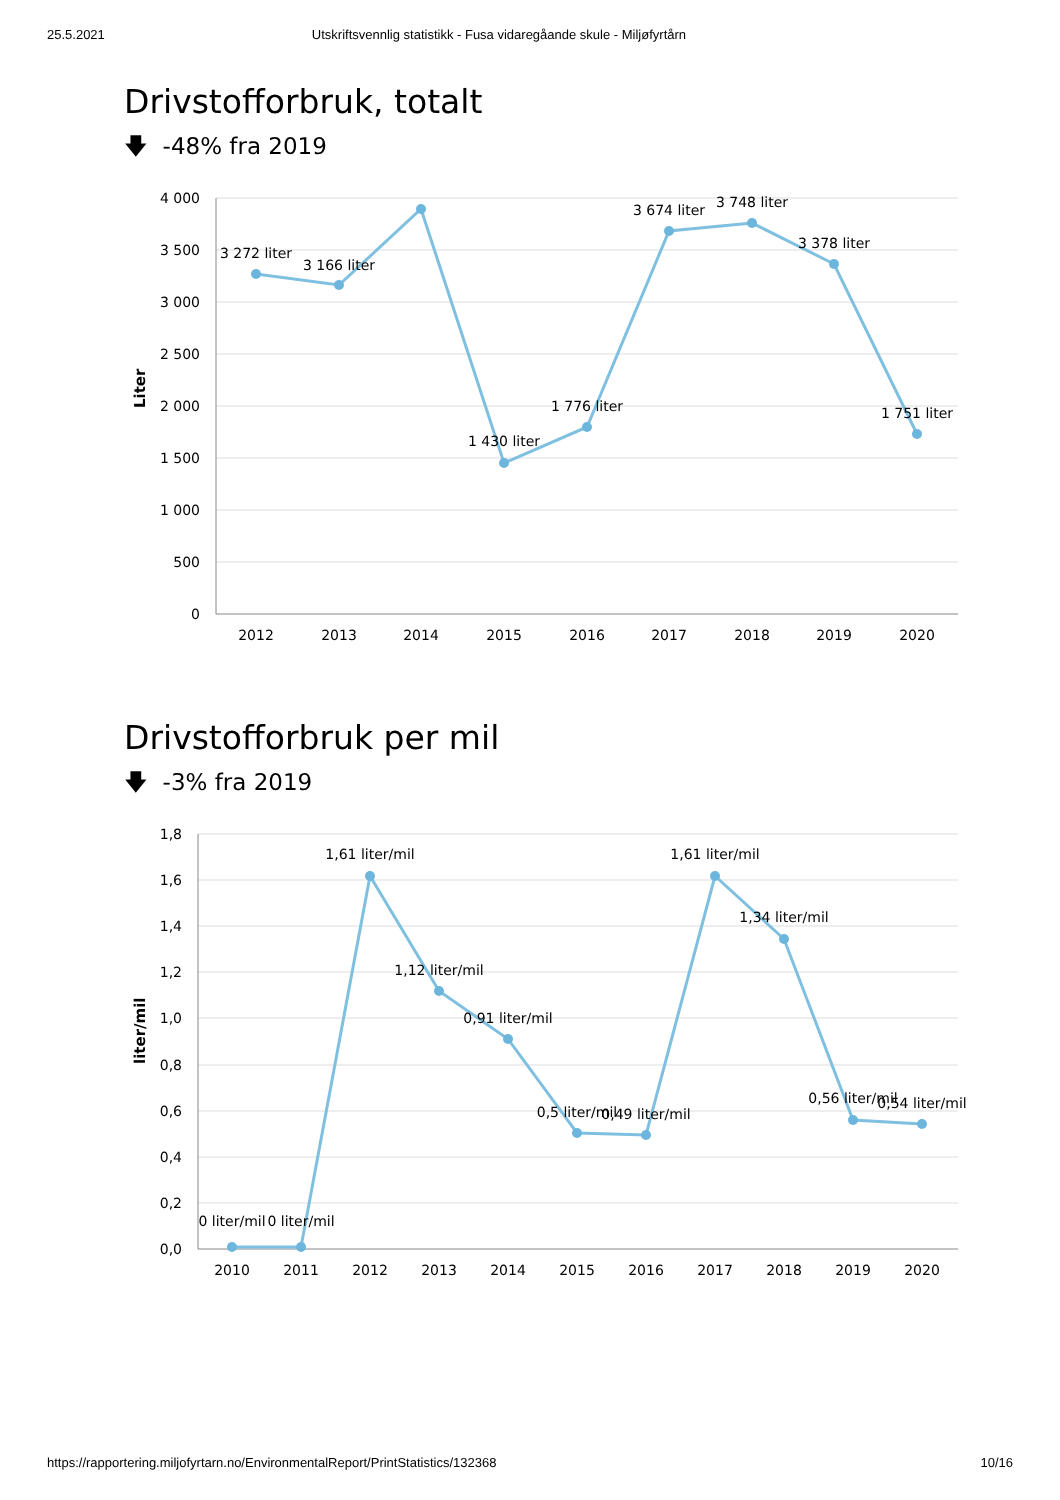25.5.2021 Utskriftsvennlig statistikk - Fusa vidaregåande skule - Miljøfyrtårn
Drivstofforbruk, totalt
🡇 -48% fra 2019
4 000
3 500
3 000
2 500
2 000
1 500
1 000
500
0
Liter
3 272 liter
3 166 liter
1 430 liter
1 776 liter
3 674 liter
3 748 liter
3 378 liter
1 751 liter
2012
2013
2014
2015
2016
2017
2018
2019
2020
Drivstofforbruk per mil
🡇 -3% fra 2019
1,8
1,6
1,4
1,2
1,0
0,8
0,6
0,4
0,2
0,0
liter/mil
0 liter/mil
0 liter/mil
1,61 liter/mil
1,12 liter/mil
0,91 liter/mil
0,5 liter/mil
0,49 liter/mil
1,61 liter/mil
1,34 liter/mil
0,56 liter/mil
0,54 liter/mil
2010
2011
2012
2013
2014
2015
2016
2017
2018
2019
2020
https://rapportering.miljofyrtarn.no/EnvironmentalReport/PrintStatistics/132368 10/16